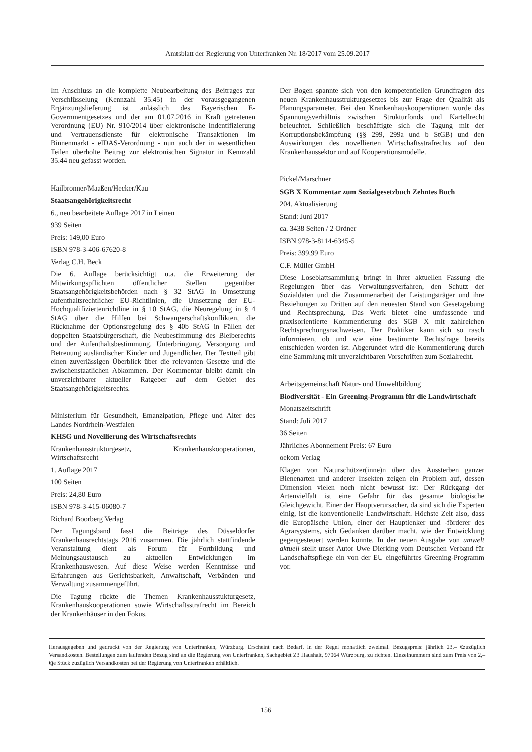Amtsblatt der Regierung von Unterfranken Nr. 18/2017 vom 25.09.2017
Im Anschluss an die komplette Neubearbeitung des Beitrages zur Verschlüsselung (Kennzahl 35.45) in der vorausgegangenen Ergänzungslieferung ist anlässlich des Bayerischen E-Governmentgesetzes und der am 01.07.2016 in Kraft getretenen Verordnung (EU) Nr. 910/2014 über elektronische Indentifizierung und Vertrauensdienste für elektronische Transaktionen im Binnenmarkt - elDAS-Verordnung - nun auch der in wesentlichen Teilen überholte Beitrag zur elektronischen Signatur in Kennzahl 35.44 neu gefasst worden.
Hailbronner/Maaßen/Hecker/Kau
Staatsangehörigkeitsrecht
6., neu bearbeitete Auflage 2017 in Leinen
939 Seiten
Preis: 149,00 Euro
ISBN 978-3-406-67620-8
Verlag C.H. Beck
Die 6. Auflage berücksichtigt u.a. die Erweiterung der Mitwirkungspflichten öffentlicher Stellen gegenüber Staatsangehörigkeitsbehörden nach § 32 StAG in Umsetzung aufenthaltsrechtlicher EU-Richtlinien, die Umsetzung der EU-Hochqualifiziertenrichtline in § 10 StAG, die Neuregelung in § 4 StAG über die Hilfen bei Schwangerschaftskonflikten, die Rücknahme der Optionsregelung des § 40b StAG in Fällen der doppelten Staatsbürgerschaft, die Neubestimmung des Bleiberechts und der Aufenthaltsbestimmung. Unterbringung, Versorgung und Betreuung ausländischer Kinder und Jugendlicher. Der Textteil gibt einen zuverlässigen Überblick über die relevanten Gesetze und die zwischenstaatlichen Abkommen. Der Kommentar bleibt damit ein unverzichtbarer aktueller Ratgeber auf dem Gebiet des Staatsangehörigkeitsrechts.
Ministerium für Gesundheit, Emanzipation, Pflege und Alter des Landes Nordrhein-Westfalen
KHSG und Novellierung des Wirtschaftsrechts
Krankenhausstrukturgesetz, Krankenhauskooperationen, Wirtschaftsrecht
1. Auflage 2017
100 Seiten
Preis: 24,80 Euro
ISBN 978-3-415-06080-7
Richard Boorberg Verlag
Der Tagungsband fasst die Beiträge des Düsseldorfer Krankenhausrechtstags 2016 zusammen. Die jährlich stattfindende Veranstaltung dient als Forum für Fortbildung und Meinungsaustausch zu aktuellen Entwicklungen im Krankenhauswesen. Auf diese Weise werden Kenntnisse und Erfahrungen aus Gerichtsbarkeit, Anwaltschaft, Verbänden und Verwaltung zusammengeführt.
Die Tagung rückte die Themen Krankenhausstukturgesetz, Krankenhauskooperationen sowie Wirtschaftsstrafrecht im Bereich der Krankenhäuser in den Fokus.
Der Bogen spannte sich von den kompetentiellen Grundfragen des neuen Krankenhausstrukturgesetzes bis zur Frage der Qualität als Planungsparameter. Bei den Krankenhauskooperationen wurde das Spannungsverhältnis zwischen Strukturfonds und Kartellrecht beleuchtet. Schließlich beschäftigte sich die Tagung mit der Korruptionsbekämpfung (§§ 299, 299a und b StGB) und den Auswirkungen des novellierten Wirtschaftsstrafrechts auf den Krankenhaussektor und auf Kooperationsmodelle.
Pickel/Marschner
SGB X Kommentar zum Sozialgesetzbuch Zehntes Buch
204. Aktualisierung
Stand: Juni 2017
ca. 3438 Seiten / 2 Ordner
ISBN 978-3-8114-6345-5
Preis: 399,99 Euro
C.F. Müller GmbH
Diese Loseblattsammlung bringt in ihrer aktuellen Fassung die Regelungen über das Verwaltungsverfahren, den Schutz der Sozialdaten und die Zusammenarbeit der Leistungsträger und ihre Beziehungen zu Dritten auf den neuesten Stand von Gesetzgebung und Rechtsprechung. Das Werk bietet eine umfassende und praxisorientierte Kommentierung des SGB X mit zahlreichen Rechtsprechungsnachweisen. Der Praktiker kann sich so rasch informieren, ob und wie eine bestimmte Rechtsfrage bereits entschieden worden ist. Abgerundet wird die Kommentierung durch eine Sammlung mit unverzichtbaren Vorschriften zum Sozialrecht.
Arbeitsgemeinschaft Natur- und Umweltbildung
Biodiversität - Ein Greening-Programm für die Landwirtschaft
Monatszeitschrift
Stand: Juli 2017
36 Seiten
Jährliches Abonnement Preis: 67 Euro
oekom Verlag
Klagen von Naturschützer(inne)n über das Aussterben ganzer Bienenarten und anderer Insekten zeigen ein Problem auf, dessen Dimension vielen noch nicht bewusst ist: Der Rückgang der Artenvielfalt ist eine Gefahr für das gesamte biologische Gleichgewicht. Einer der Hauptverursacher, da sind sich die Experten einig, ist die konventionelle Landwirtschaft. Höchste Zeit also, dass die Europäische Union, einer der Hauptlenker und -förderer des Agrarsystems, sich Gedanken darüber macht, wie der Entwicklung gegengesteuert werden könnte. In der neuen Ausgabe von umwelt aktuell stellt unser Autor Uwe Dierking vom Deutschen Verband für Landschaftspflege ein von der EU eingeführtes Greening-Programm vor.
Herausgegeben und gedruckt von der Regierung von Unterfranken, Würzburg. Erscheint nach Bedarf, in der Regel monatlich zweimal. Bezugspreis: jährlich 23,– €zuzüglich Versandkosten. Bestellungen zum laufenden Bezug sind an die Regierung von Unterfranken, Sachgebiet Z3 Haushalt, 97064 Würzburg, zu richten. Einzelnummern sind zum Preis von 2,– €je Stück zuzüglich Versandkosten bei der Regierung von Unterfranken erhältlich.
156